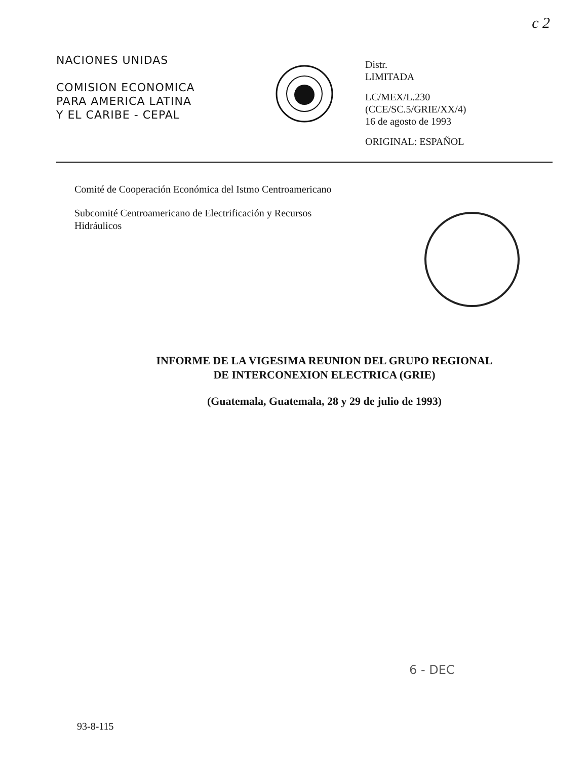c 2
NACIONES UNIDAS
COMISION ECONOMICA
PARA AMERICA LATINA
Y EL CARIBE - CEPAL
Distr.
LIMITADA
LC/MEX/L.230
(CCE/SC.5/GRIE/XX/4)
16 de agosto de 1993
ORIGINAL: ESPAÑOL
Comité de Cooperación Económica del Istmo Centroamericano
Subcomité Centroamericano de Electrificación y Recursos Hidráulicos
INFORME DE LA VIGESIMA REUNION DEL GRUPO REGIONAL
DE INTERCONEXION ELECTRICA (GRIE)
(Guatemala, Guatemala, 28 y 29 de julio de 1993)
6 - DEC
93-8-115